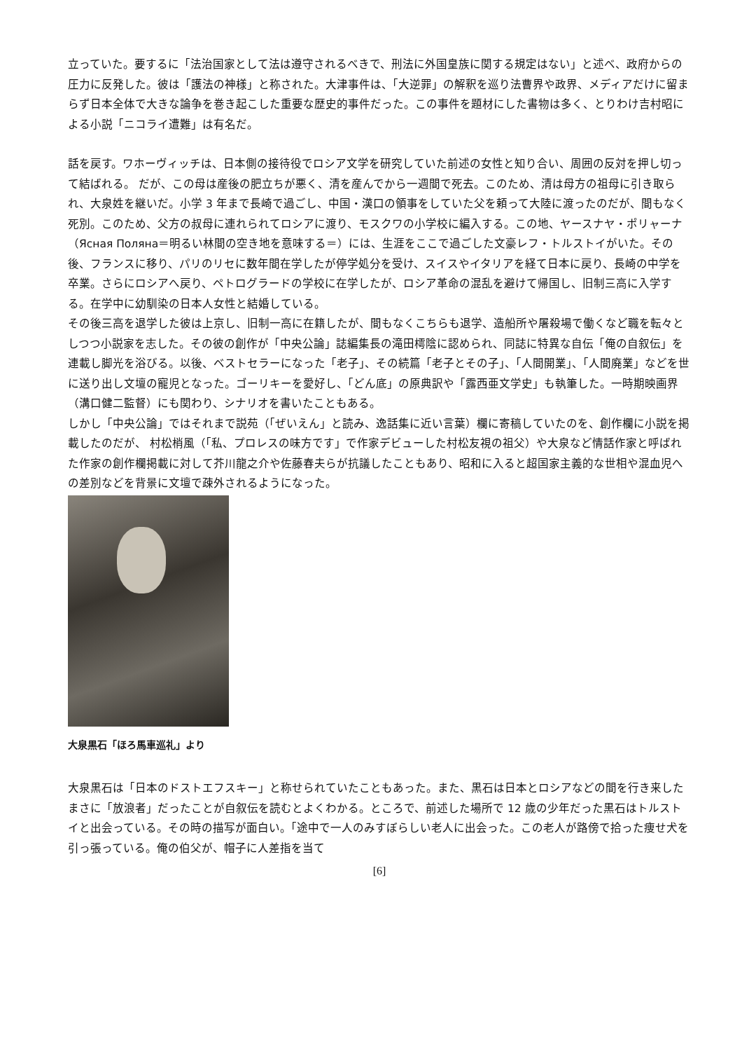立っていた。要するに「法治国家として法は遵守されるべきで、刑法に外国皇族に関する規定はない」と述べ、政府からの圧力に反発した。彼は「護法の神様」と称された。大津事件は、「大逆罪」の解釈を巡り法曹界や政界、メディアだけに留まらず日本全体で大きな論争を巻き起こした重要な歴史的事件だった。この事件を題材にした書物は多く、とりわけ吉村昭による小説「ニコライ遭難」は有名だ。
話を戻す。ワホーヴィッチは、日本側の接待役でロシア文学を研究していた前述の女性と知り合い、周囲の反対を押し切って結ばれる。 だが、この母は産後の肥立ちが悪く、清を産んでから一週間で死去。このため、清は母方の祖母に引き取られ、大泉姓を継いだ。小学 3 年まで長崎で過ごし、中国・漢口の領事をしていた父を頼って大陸に渡ったのだが、間もなく死別。このため、父方の叔母に連れられてロシアに渡り、モスクワの小学校に編入する。この地、ヤースナヤ・ポリャーナ（Ясная Поляна＝明るい林間の空き地を意味する＝）には、生涯をここで過ごした文豪レフ・トルストイがいた。その後、フランスに移り、パリのリセに数年間在学したが停学処分を受け、スイスやイタリアを経て日本に戻り、長崎の中学を卒業。さらにロシアへ戻り、ペトログラードの学校に在学したが、ロシア革命の混乱を避けて帰国し、旧制三高に入学する。在学中に幼馴染の日本人女性と結婚している。
その後三高を退学した彼は上京し、旧制一高に在籍したが、間もなくこちらも退学、造船所や屠殺場で働くなど職を転々としつつ小説家を志した。その彼の創作が「中央公論」誌編集長の滝田樗陰に認められ、同誌に特異な自伝「俺の自叙伝」を連載し脚光を浴びる。以後、ベストセラーになった「老子」、その続篇「老子とその子」、「人間開業」、「人間廃業」などを世に送り出し文壇の寵児となった。ゴーリキーを愛好し、「どん底」の原典訳や「露西亜文学史」も執筆した。一時期映画界（溝口健二監督）にも関わり、シナリオを書いたこともある。
しかし「中央公論」ではそれまで説苑（「ぜいえん」と読み、逸話集に近い言葉）欄に寄稿していたのを、創作欄に小説を掲載したのだが、 村松梢風（「私、プロレスの味方です」で作家デビューした村松友視の祖父）や大泉など情話作家と呼ばれた作家の創作欄掲載に対して芥川龍之介や佐藤春夫らが抗議したこともあり、昭和に入ると超国家主義的な世相や混血児への差別などを背景に文壇で疎外されるようになった。
大泉黒石「ほろ馬車巡礼」より
大泉黒石は「日本のドストエフスキー」と称せられていたこともあった。また、黒石は日本とロシアなどの間を行き来したまさに「放浪者」だったことが自叙伝を読むとよくわかる。ところで、前述した場所で 12 歳の少年だった黒石はトルストイと出会っている。その時の描写が面白い。「途中で一人のみすぼらしい老人に出会った。この老人が路傍で拾った痩せ犬を引っ張っている。俺の伯父が、帽子に人差指を当て
[6]